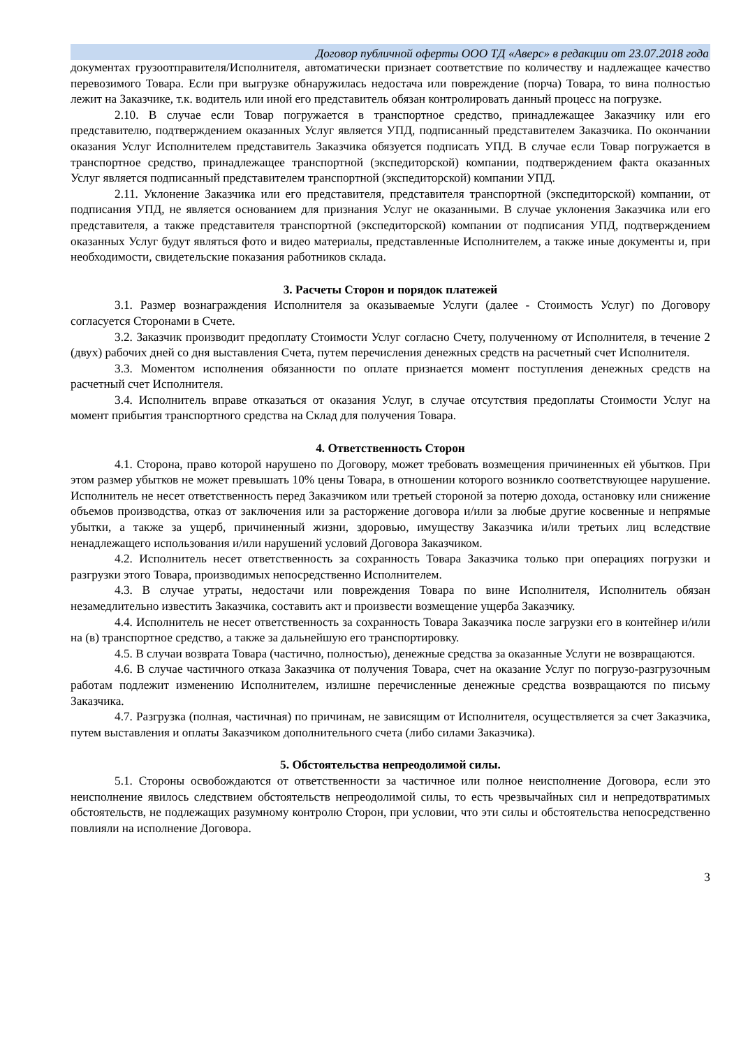Договор публичной оферты ООО ТД «Аверс» в редакции от 23.07.2018 года
документах грузоотправителя/Исполнителя, автоматически признает соответствие по количеству и надлежащее качество перевозимого Товара. Если при выгрузке обнаружилась недостача или повреждение (порча) Товара, то вина полностью лежит на Заказчике, т.к. водитель или иной его представитель обязан контролировать данный процесс на погрузке.
2.10. В случае если Товар погружается в транспортное средство, принадлежащее Заказчику или его представителю, подтверждением оказанных Услуг является УПД, подписанный представителем Заказчика. По окончании оказания Услуг Исполнителем представитель Заказчика обязуется подписать УПД. В случае если Товар погружается в транспортное средство, принадлежащее транспортной (экспедиторской) компании, подтверждением факта оказанных Услуг является подписанный представителем транспортной (экспедиторской) компании УПД.
2.11. Уклонение Заказчика или его представителя, представителя транспортной (экспедиторской) компании, от подписания УПД, не является основанием для признания Услуг не оказанными. В случае уклонения Заказчика или его представителя, а также представителя транспортной (экспедиторской) компании от подписания УПД, подтверждением оказанных Услуг будут являться фото и видео материалы, представленные Исполнителем, а также иные документы и, при необходимости, свидетельские показания работников склада.
3. Расчеты Сторон и порядок платежей
3.1. Размер вознаграждения Исполнителя за оказываемые Услуги (далее - Стоимость Услуг) по Договору согласуется Сторонами в Счете.
3.2. Заказчик производит предоплату Стоимости Услуг согласно Счету, полученному от Исполнителя, в течение 2 (двух) рабочих дней со дня выставления Счета, путем перечисления денежных средств на расчетный счет Исполнителя.
3.3. Моментом исполнения обязанности по оплате признается момент поступления денежных средств на расчетный счет Исполнителя.
3.4. Исполнитель вправе отказаться от оказания Услуг, в случае отсутствия предоплаты Стоимости Услуг на момент прибытия транспортного средства на Склад для получения Товара.
4. Ответственность Сторон
4.1. Сторона, право которой нарушено по Договору, может требовать возмещения причиненных ей убытков. При этом размер убытков не может превышать 10% цены Товара, в отношении которого возникло соответствующее нарушение. Исполнитель не несет ответственность перед Заказчиком или третьей стороной за потерю дохода, остановку или снижение объемов производства, отказ от заключения или за расторжение договора и/или за любые другие косвенные и непрямые убытки, а также за ущерб, причиненный жизни, здоровью, имуществу Заказчика и/или третьих лиц вследствие ненадлежащего использования и/или нарушений условий Договора Заказчиком.
4.2. Исполнитель несет ответственность за сохранность Товара Заказчика только при операциях погрузки и разгрузки этого Товара, производимых непосредственно Исполнителем.
4.3. В случае утраты, недостачи или повреждения Товара по вине Исполнителя, Исполнитель обязан незамедлительно известить Заказчика, составить акт и произвести возмещение ущерба Заказчику.
4.4. Исполнитель не несет ответственность за сохранность Товара Заказчика после загрузки его в контейнер и/или на (в) транспортное средство, а также за дальнейшую его транспортировку.
4.5. В случаи возврата Товара (частично, полностью), денежные средства за оказанные Услуги не возвращаются.
4.6. В случае частичного отказа Заказчика от получения Товара, счет на оказание Услуг по погрузо-разгрузочным работам подлежит изменению Исполнителем, излишне перечисленные денежные средства возвращаются по письму Заказчика.
4.7. Разгрузка (полная, частичная) по причинам, не зависящим от Исполнителя, осуществляется за счет Заказчика, путем выставления и оплаты Заказчиком дополнительного счета (либо силами Заказчика).
5. Обстоятельства непреодолимой силы.
5.1. Стороны освобождаются от ответственности за частичное или полное неисполнение Договора, если это неисполнение явилось следствием обстоятельств непреодолимой силы, то есть чрезвычайных сил и непредотвратимых обстоятельств, не подлежащих разумному контролю Сторон, при условии, что эти силы и обстоятельства непосредственно повлияли на исполнение Договора.
3